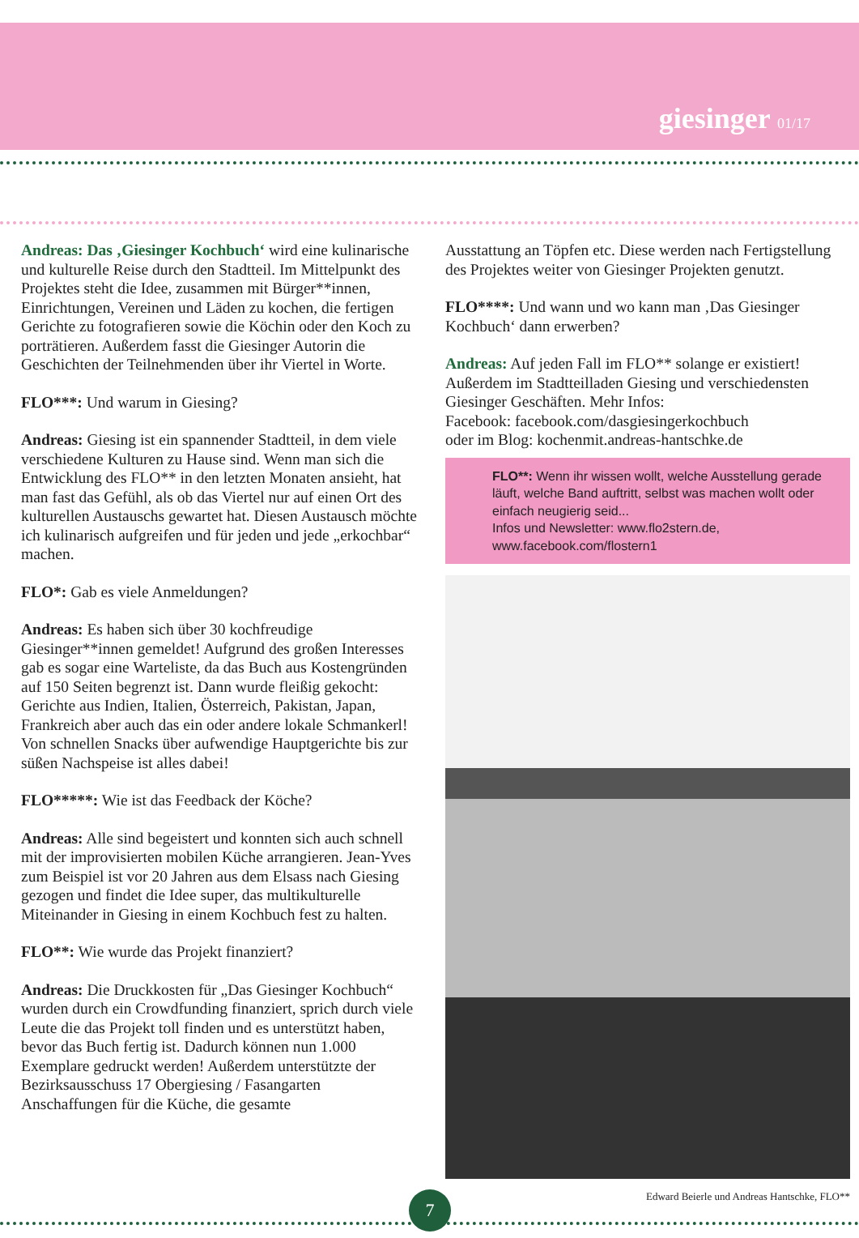giesinger 01/17
Andreas: Das ‚Giesinger Kochbuch‘ wird eine kulinarische und kulturelle Reise durch den Stadtteil. Im Mittelpunkt des Projektes steht die Idee, zusammen mit Bürger**innen, Einrichtungen, Vereinen und Läden zu kochen, die fertigen Gerichte zu fotografieren sowie die Köchin oder den Koch zu porträtieren. Außerdem fasst die Giesinger Autorin die Geschichten der Teilnehmenden über ihr Viertel in Worte.
FLO***: Und warum in Giesing?
Andreas: Giesing ist ein spannender Stadtteil, in dem viele verschiedene Kulturen zu Hause sind. Wenn man sich die Entwicklung des FLO** in den letzten Monaten ansieht, hat man fast das Gefühl, als ob das Viertel nur auf einen Ort des kulturellen Austauschs gewartet hat. Diesen Austausch möchte ich kulinarisch aufgreifen und für jeden und jede „erkochbar“ machen.
FLO*: Gab es viele Anmeldungen?
Andreas: Es haben sich über 30 kochfreudige Giesinger**innen gemeldet! Aufgrund des großen Interesses gab es sogar eine Warteliste, da das Buch aus Kostengründen auf 150 Seiten begrenzt ist. Dann wurde fleißig gekocht: Gerichte aus Indien, Italien, Österreich, Pakistan, Japan, Frankreich aber auch das ein oder andere lokale Schmankerl! Von schnellen Snacks über aufwendige Hauptgerichte bis zur süßen Nachspeise ist alles dabei!
FLO*****: Wie ist das Feedback der Köche?
Andreas: Alle sind begeistert und konnten sich auch schnell mit der improvisierten mobilen Küche arrangieren. Jean-Yves zum Beispiel ist vor 20 Jahren aus dem Elsass nach Giesing gezogen und findet die Idee super, das multikulturelle Miteinander in Giesing in einem Kochbuch fest zu halten.
FLO**: Wie wurde das Projekt finanziert?
Andreas: Die Druckkosten für „Das Giesinger Kochbuch“ wurden durch ein Crowdfunding finanziert, sprich durch viele Leute die das Projekt toll finden und es unterstützt haben, bevor das Buch fertig ist. Dadurch können nun 1.000 Exemplare gedruckt werden! Außerdem unterstützte der Bezirksausschuss 17 Obergiesing / Fasangarten Anschaffungen für die Küche, die gesamte
Ausstattung an Töpfen etc. Diese werden nach Fertigstellung des Projektes weiter von Giesinger Projekten genutzt.
FLO****: Und wann und wo kann man ‚Das Giesinger Kochbuch‘ dann erwerben?
Andreas: Auf jeden Fall im FLO** solange er existiert! Außerdem im Stadtteilladen Giesing und verschiedensten Giesinger Geschäften. Mehr Infos:
Facebook: facebook.com/dasgiesingerkochbuch
oder im Blog: kochenmit.andreas-hantschke.de
FLO**: Wenn ihr wissen wollt, welche Ausstellung gerade läuft, welche Band auftritt, selbst was machen wollt oder einfach neugierig seid...
Infos und Newsletter: www.flo2stern.de, www.facebook.com/flostern1
Edward Beierle und Andreas Hantschke, FLO**
7